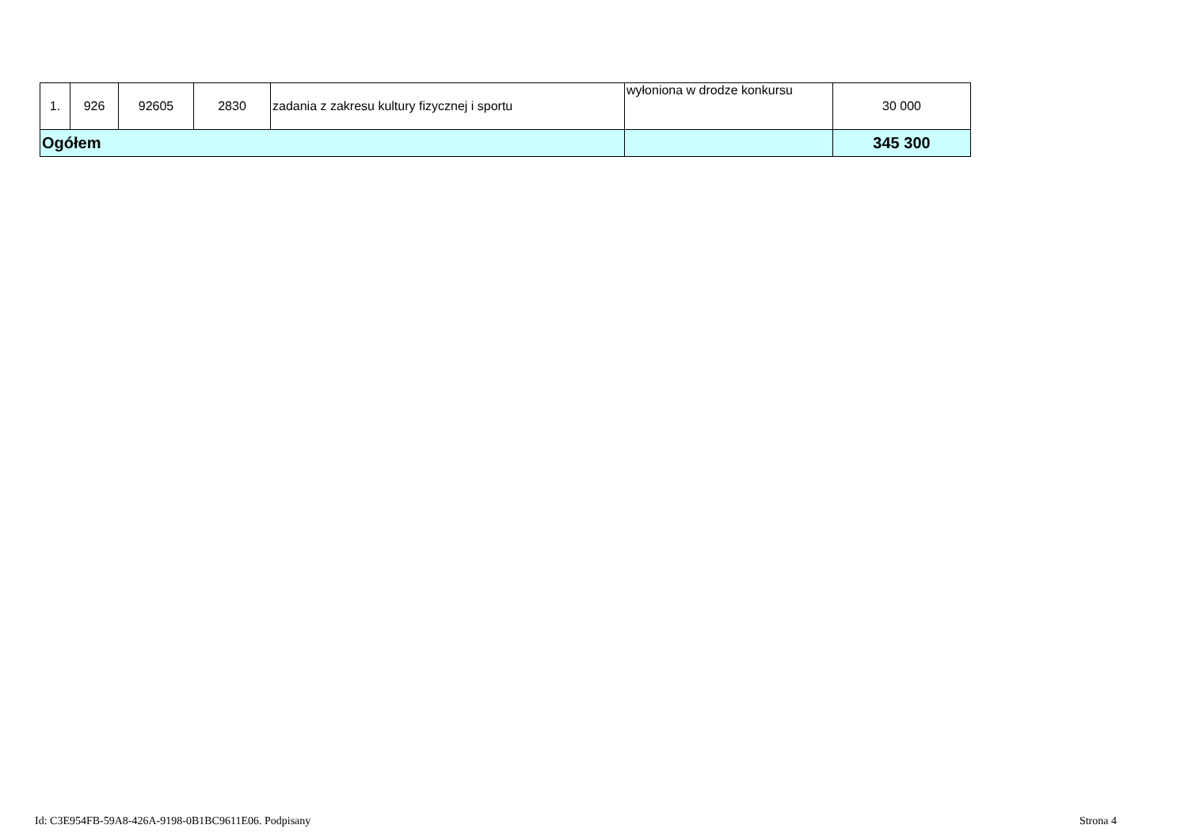| 1. | 926 | 92605 | 2830 | zadania z zakresu kultury fizycznej i sportu | wyłoniona w drodze konkursu | 30 000 |
| Ogółem | | | | | | 345 300 |
Id: C3E954FB-59A8-426A-9198-0B1BC9611E06. Podpisany Strona 4